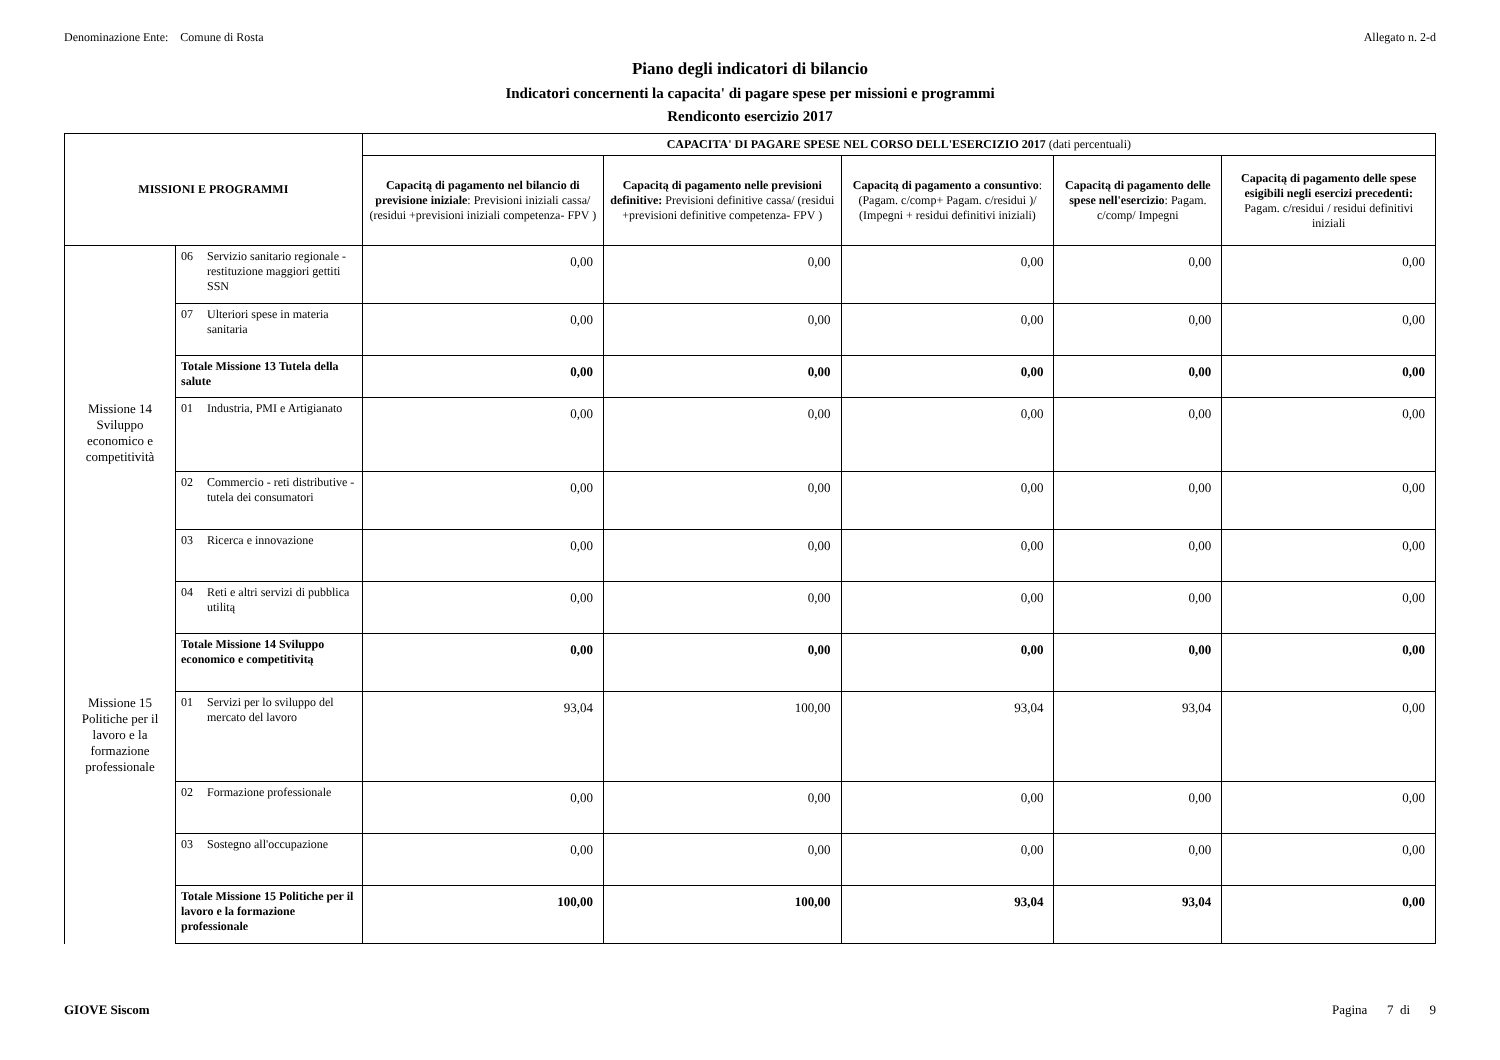Denominazione Ente: Comune di Rosta Allegato n. 2-d
Piano degli indicatori di bilancio
Indicatori concernenti la capacita' di pagare spese per missioni e programmi
Rendiconto esercizio 2017
| MISSIONI E PROGRAMMI | | CAPACITA' DI PAGARE SPESE NEL CORSO DELL'ESERCIZIO 2017 (dati percentuali) | | | | |
| --- | --- | --- | --- | --- | --- | --- |
| | | Capacitą di pagamento nel bilancio di previsione iniziale : Previsioni iniziali cassa/ (residui +previsioni iniziali competenza- FPV ) | Capacitą di pagamento nelle previsioni definitive: Previsioni definitive cassa/ (residui +previsioni definitive competenza- FPV ) | Capacitą di pagamento a consuntivo : (Pagam. c/comp+ Pagam. c/residui )/ (Impegni + residui definitivi iniziali) | Capacitą di pagamento delle spese nell'esercizio : Pagam. c/comp/ Impegni | Capacitą di pagamento delle spese esigibili negli esercizi precedenti: Pagam. c/residui / residui definitivi iniziali |
| | 06 Servizio sanitario regionale - restituzione maggiori gettiti SSN | 0,00 | 0,00 | 0,00 | 0,00 | 0,00 |
| | 07 Ulteriori spese in materia sanitaria | 0,00 | 0,00 | 0,00 | 0,00 | 0,00 |
| | Totale Missione 13 Tutela della salute | 0,00 | 0,00 | 0,00 | 0,00 | 0,00 |
| Missione 14 Sviluppo economico e competitività | 01 Industria, PMI e Artigianato | 0,00 | 0,00 | 0,00 | 0,00 | 0,00 |
| | 02 Commercio - reti distributive - tutela dei consumatori | 0,00 | 0,00 | 0,00 | 0,00 | 0,00 |
| | 03 Ricerca e innovazione | 0,00 | 0,00 | 0,00 | 0,00 | 0,00 |
| | 04 Reti e altri servizi di pubblica utilitą | 0,00 | 0,00 | 0,00 | 0,00 | 0,00 |
| | Totale Missione 14 Sviluppo economico e competitivitą | 0,00 | 0,00 | 0,00 | 0,00 | 0,00 |
| Missione 15 Politiche per il lavoro e la formazione professionale | 01 Servizi per lo sviluppo del mercato del lavoro | 93,04 | 100,00 | 93,04 | 93,04 | 0,00 |
| | 02 Formazione professionale | 0,00 | 0,00 | 0,00 | 0,00 | 0,00 |
| | 03 Sostegno all'occupazione | 0,00 | 0,00 | 0,00 | 0,00 | 0,00 |
| | Totale Missione 15 Politiche per il lavoro e la formazione professionale | 100,00 | 100,00 | 93,04 | 93,04 | 0,00 |
GIOVE Siscom Pagina 7 di 9